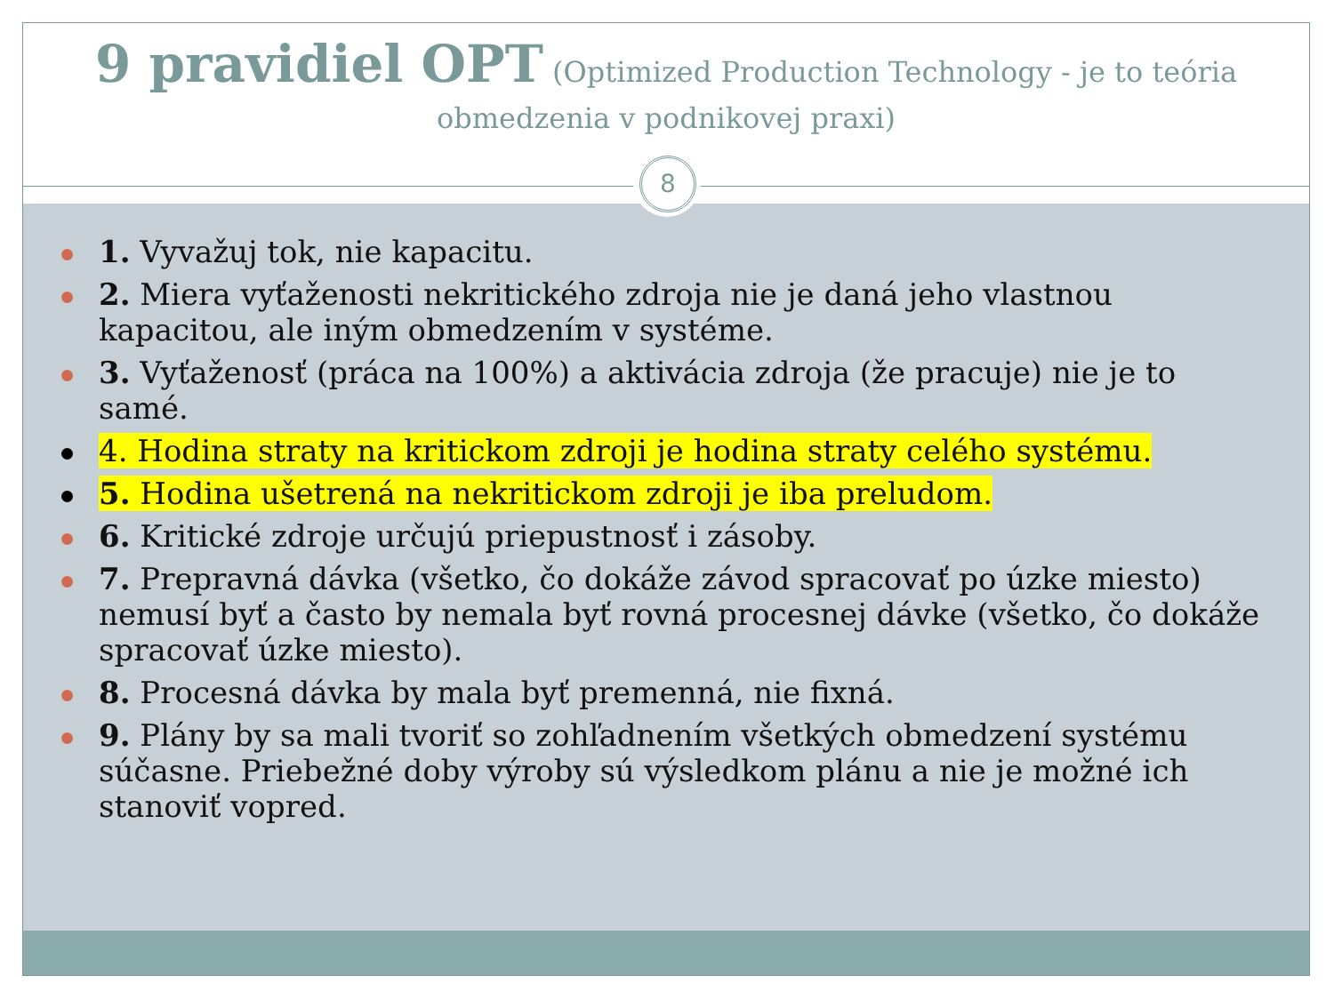9 pravidiel OPT (Optimized Production Technology - je to teória obmedzenia v podnikovej praxi)
1. Vyvažuj tok, nie kapacitu.
2. Miera vyťaženosti nekritického zdroja nie je daná jeho vlastnou kapacitou, ale iným obmedzením v systéme.
3. Vyťaženosť (práca na 100%) a aktivácia zdroja (že pracuje) nie je to samé.
4. Hodina straty na kritickom zdroji je hodina straty celého systému.
5. Hodina ušetrená na nekritickom zdroji je iba preludom.
6. Kritické zdroje určujú priepustnosť i zásoby.
7. Prepravná dávka (všetko, čo dokáže závod spracovať po úzke miesto) nemusí byť a často by nemala byť rovná procesnej dávke (všetko, čo dokáže spracovať úzke miesto).
8. Procesná dávka by mala byť premenná, nie fixná.
9. Plány by sa mali tvoriť so zohľadnením všetkých obmedzení systému súčasne. Priebežné doby výroby sú výsledkom plánu a nie je možné ich stanoviť vopred.
8